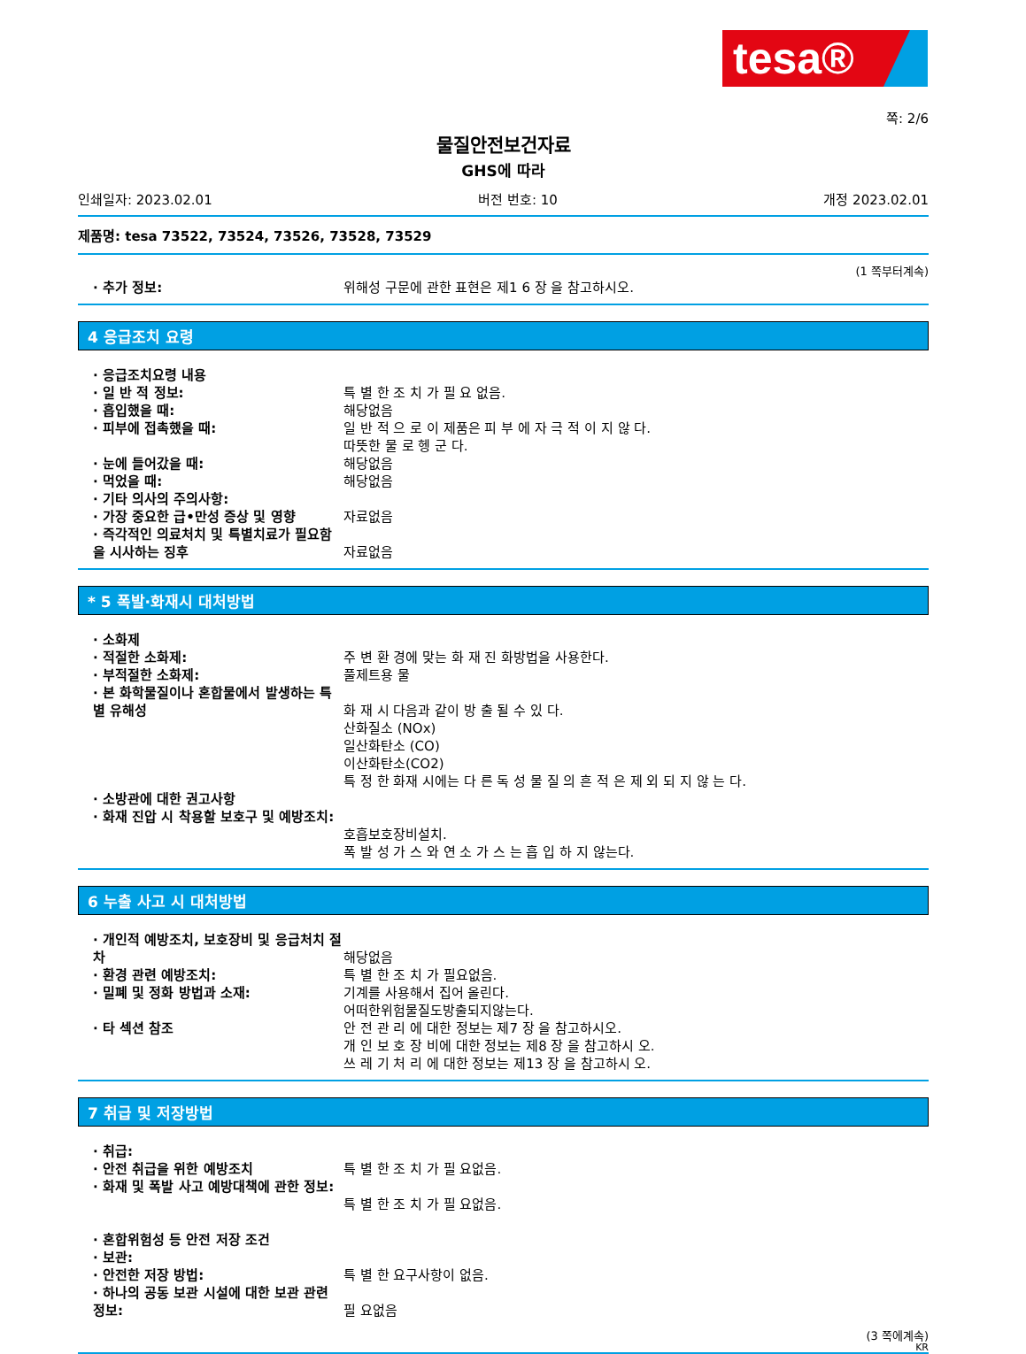tesa®
쪽: 2/6
물질안전보건자료
GHS에 따라
인쇄일자: 2023.02.01 버전 번호: 10 개정 2023.02.01
제품명: tesa 73522, 73524, 73526, 73528, 73529
(1 쪽부터계속)
· 추가 정보: 위해성 구문에 관한 표현은 제1 6 장 을 참고하시오.
4 응급조치 요령
· 응급조치요령 내용
· 일 반 적 정보: 특 별 한 조 치 가 필 요 없음.
· 흡입했을 때: 해당없음
· 피부에 접촉했을 때: 일 반 적 으 로 이 제품은 피 부 에 자 극 적 이 지 않 다.
따뜻한 물 로 헹 군 다.
· 눈에 들어갔을 때: 해당없음
· 먹었을 때: 해당없음
· 기타 의사의 주의사항:
· 가장 중요한 급•만성 증상 및 영향 자료없음
· 즉각적인 의료처치 및 특별치료가 필요함을 시사하는 징후
자료없음
* 5 폭발·화재시 대처방법
· 소화제
· 적절한 소화제: 주 변 환 경에 맞는 화 재 진 화방법을 사용한다.
· 부적절한 소화제: 풀제트용 물
· 본 화학물질이나 혼합물에서 발생하는 특별 유해성
화 재 시 다음과 같이 방 출 될 수 있 다.
산화질소 (NOx)
일산화탄소 (CO)
이산화탄소(CO2)
특 정 한 화재 시에는 다 른 독 성 물 질 의 흔 적 은 제 외 되 지 않 는 다.
· 소방관에 대한 권고사항
· 화재 진압 시 착용할 보호구 및 예방조치:
호흡보호장비설치.
폭 발 성 가 스 와 연 소 가 스 는 흡 입 하 지 않는다.
6 누출 사고 시 대처방법
· 개인적 예방조치, 보호장비 및 응급처치 절차
해당없음
· 환경 관련 예방조치: 특 별 한 조 치 가 필요없음.
· 밀폐 및 정화 방법과 소재: 기계를 사용해서 집어 올린다.
어떠한위험물질도방출되지않는다.
· 타 섹션 참조 안 전 관 리 에 대한 정보는 제7 장 을 참고하시오.
개 인 보 호 장 비에 대한 정보는 제8 장 을 참고하시 오.
쓰 레 기 처 리 에 대한 정보는 제13 장 을 참고하시 오.
7 취급 및 저장방법
· 취급:
· 안전 취급을 위한 예방조치 특 별 한 조 치 가 필 요없음.
· 화재 및 폭발 사고 예방대책에 관한 정보:
특 별 한 조 치 가 필 요없음.
· 혼합위험성 등 안전 저장 조건
· 보관:
· 안전한 저장 방법: 특 별 한 요구사항이 없음.
· 하나의 공동 보관 시설에 대한 보관 관련 정보:
필 요없음
(3 쪽에계속)
KR